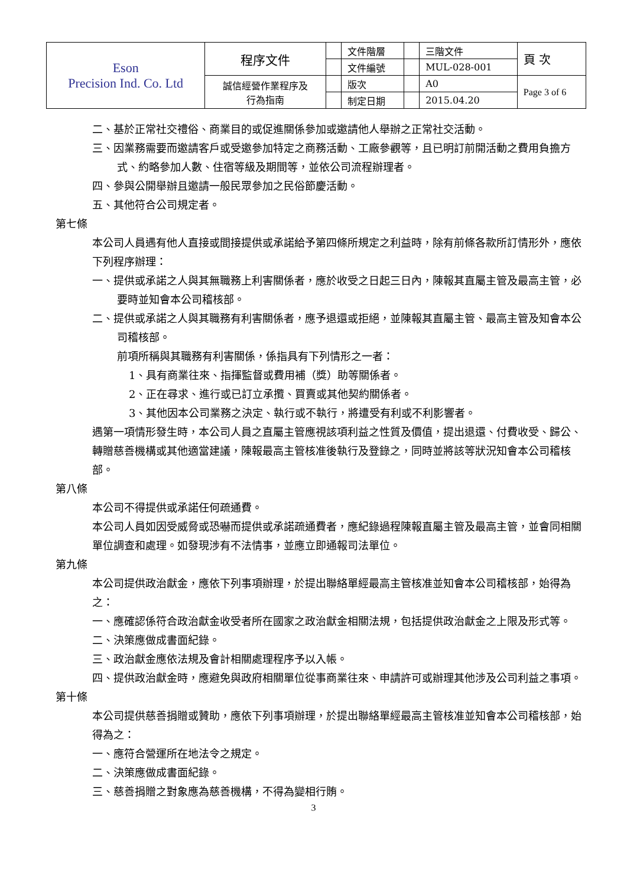| Eson Precision Ind. Co. Ltd | 程序文件 | | 文件階層 | | 三階文件 | 頁 次 |
| | | | 文件編號 | | MUL-028-001 | |
| | 誠信經營作業程序及 行為指南 | | 版次 | | A0 | Page 3 of 6 |
| | | | 制定日期 | | 2015.04.20 | |
二、基於正常社交禮俗、商業目的或促進關係參加或邀請他人舉辦之正常社交活動。
三、因業務需要而邀請客戶或受邀參加特定之商務活動、工廠參觀等，且已明訂前開活動之費用負擔方式、約略參加人數、住宿等級及期間等，並依公司流程辦理者。
四、參與公開舉辦且邀請一般民眾參加之民俗節慶活動。
五、其他符合公司規定者。
第七條
本公司人員遇有他人直接或間接提供或承諾給予第四條所規定之利益時，除有前條各款所訂情形外，應依下列程序辦理：
一、提供或承諾之人與其無職務上利害關係者，應於收受之日起三日內，陳報其直屬主管及最高主管，必要時並知會本公司稽核部。
二、提供或承諾之人與其職務有利害關係者，應予退還或拒絕，並陳報其直屬主管、最高主管及知會本公司稽核部。
前項所稱與其職務有利害關係，係指具有下列情形之一者：
1、具有商業往來、指揮監督或費用補（獎）助等關係者。
2、正在尋求、進行或已訂立承攬、買賣或其他契約關係者。
3、其他因本公司業務之決定、執行或不執行，將遭受有利或不利影響者。
遇第一項情形發生時，本公司人員之直屬主管應視該項利益之性質及價值，提出退還、付費收受、歸公、轉贈慈善機構或其他適當建議，陳報最高主管核准後執行及登錄之，同時並將該等狀況知會本公司稽核部。
第八條
本公司不得提供或承諾任何疏通費。
本公司人員如因受威脅或恐嚇而提供或承諾疏通費者，應紀錄過程陳報直屬主管及最高主管，並會同相關單位調查和處理。如發現涉有不法情事，並應立即通報司法單位。
第九條
本公司提供政治獻金，應依下列事項辦理，於提出聯絡單經最高主管核准並知會本公司稽核部，始得為之：
一、應確認係符合政治獻金收受者所在國家之政治獻金相關法規，包括提供政治獻金之上限及形式等。
二、決策應做成書面紀錄。
三、政治獻金應依法規及會計相關處理程序予以入帳。
四、提供政治獻金時，應避免與政府相關單位從事商業往來、申請許可或辦理其他涉及公司利益之事項。
第十條
本公司提供慈善捐贈或贊助，應依下列事項辦理，於提出聯絡單經最高主管核准並知會本公司稽核部，始得為之：
一、應符合營運所在地法令之規定。
二、決策應做成書面紀錄。
三、慈善捐贈之對象應為慈善機構，不得為變相行賄。
3